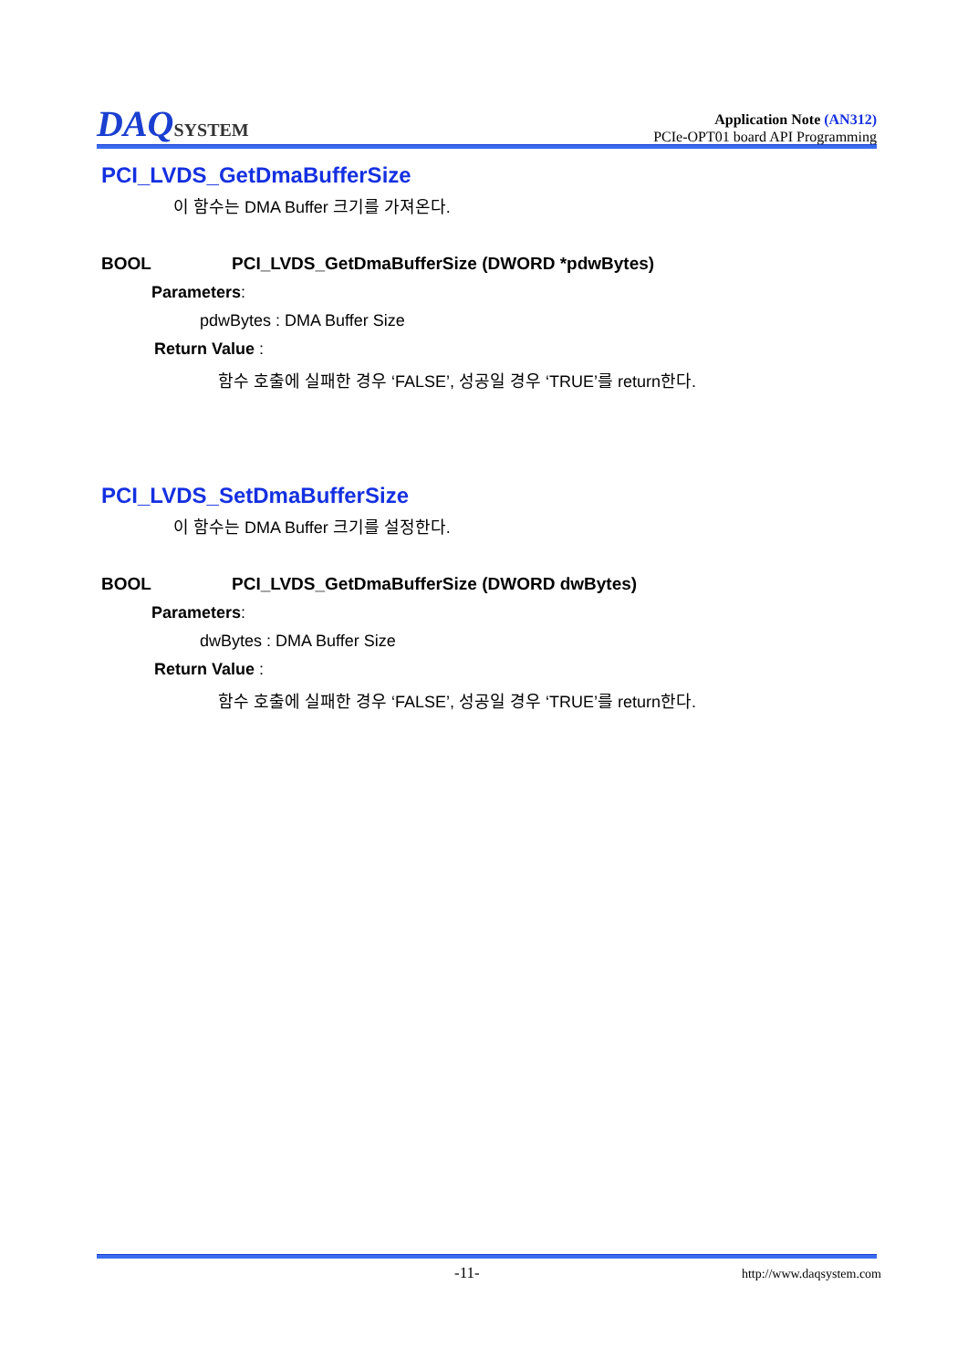DAQSYSTEM
Application Note (AN312)
PCIe-OPT01 board API Programming
PCI_LVDS_GetDmaBufferSize
이 함수는 DMA Buffer 크기를 가져온다.
BOOL PCI_LVDS_GetDmaBufferSize (DWORD *pdwBytes)
Parameters:
pdwBytes : DMA Buffer Size
Return Value :
함수 호출에 실패한 경우 ‘FALSE’, 성공일 경우 ‘TRUE’를 return한다.
PCI_LVDS_SetDmaBufferSize
이 함수는 DMA Buffer 크기를 설정한다.
BOOL PCI_LVDS_GetDmaBufferSize (DWORD dwBytes)
Parameters:
dwBytes : DMA Buffer Size
Return Value :
함수 호출에 실패한 경우 ‘FALSE’, 성공일 경우 ‘TRUE’를 return한다.
-11- http://www.daqsystem.com